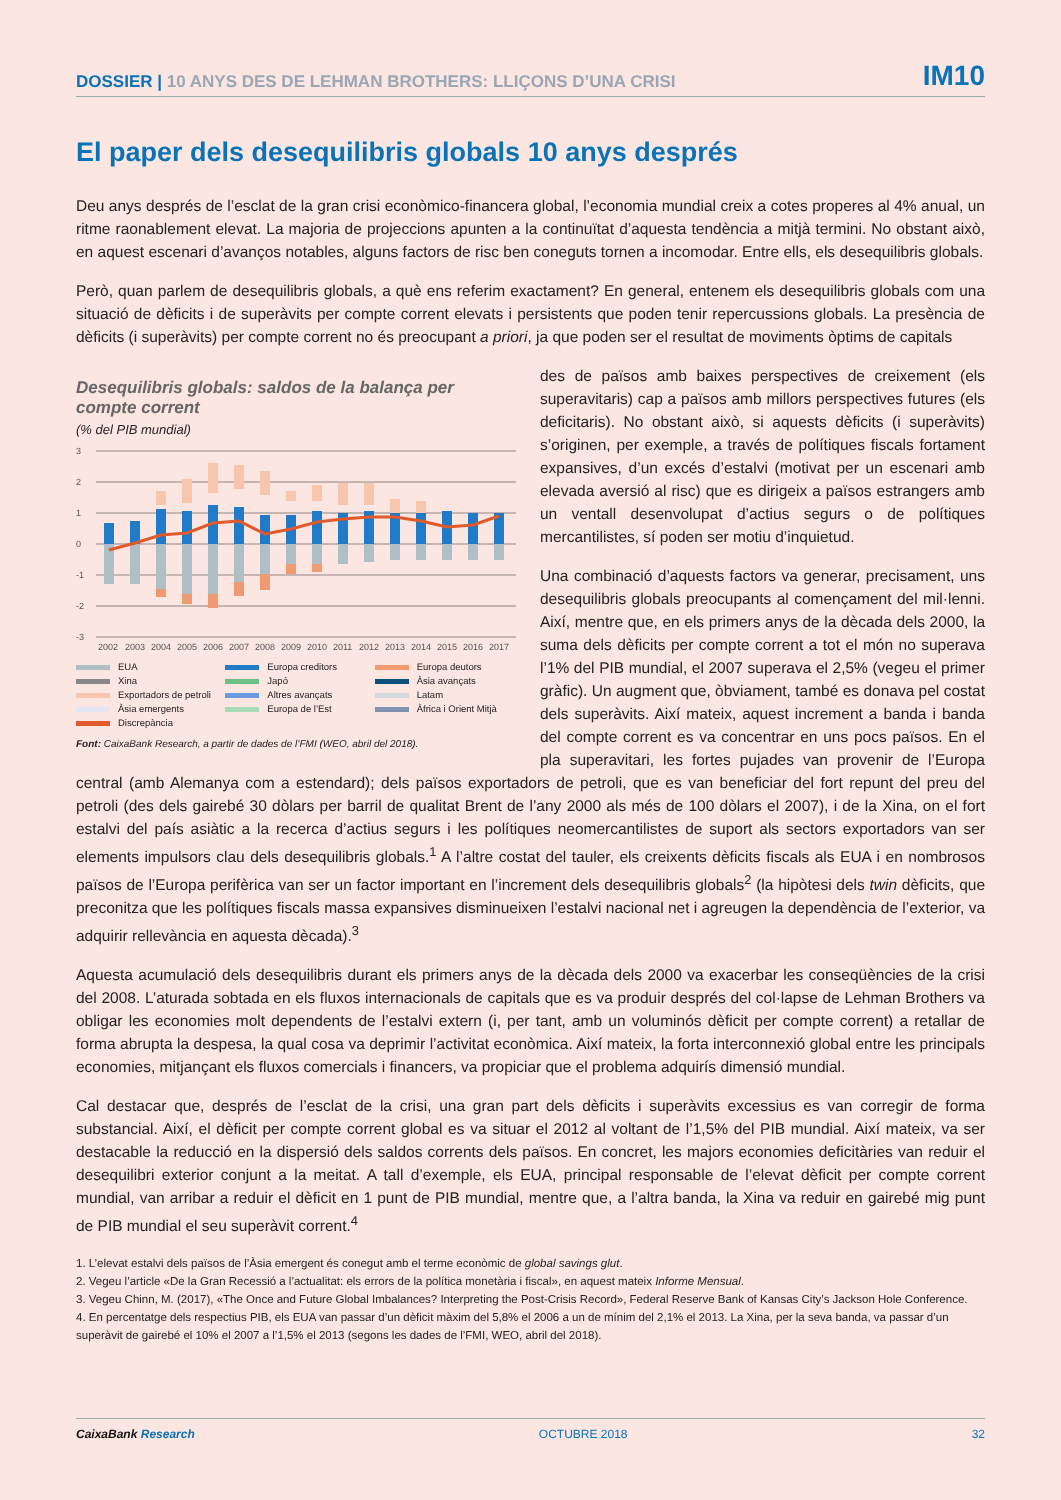DOSSIER | 10 ANYS DES DE LEHMAN BROTHERS: LLIÇONS D’UNA CRISI
IM10
El paper dels desequilibris globals 10 anys després
Deu anys després de l’esclat de la gran crisi econòmico-financera global, l’economia mundial creix a cotes properes al 4% anual, un ritme raonablement elevat. La majoria de projeccions apunten a la continuïtat d’aquesta tendència a mitjà termini. No obstant això, en aquest escenari d’avanços notables, alguns factors de risc ben coneguts tornen a incomodar. Entre ells, els desequilibris globals.
Però, quan parlem de desequilibris globals, a què ens referim exactament? En general, entenem els desequilibris globals com una situació de dèficits i de superàvits per compte corrent elevats i persistents que poden tenir repercussions globals. La presència de dèficits (i superàvits) per compte corrent no és preocupant a priori, ja que poden ser el resultat de moviments òptims de capitals
Desequilibris globals: saldos de la balança per compte corrent
(% del PIB mundial)
3
2
1
0
-1
-2
-3
2002
2003
2004
2005
2006
2007
2008
2009
2010
2011
2012
2013
2014
2015
2016
2017
EUA
Europa creditors
Europa deutors
Xina
Japó
Àsia avançats
Exportadors de petroli
Altres avançats
Latam
Àsia emergents
Europa de l’Est
Àfrica i Orient Mitjà
Discrepància
Font: CaixaBank Research, a partir de dades de l’FMI (WEO, abril del 2018).
des de països amb baixes perspectives de creixement (els superavitaris) cap a països amb millors perspectives futures (els deficitaris). No obstant això, si aquests dèficits (i superàvits) s’originen, per exemple, a través de polítiques fiscals fortament expansives, d’un excés d’estalvi (motivat per un escenari amb elevada aversió al risc) que es dirigeix a països estrangers amb un ventall desenvolupat d’actius segurs o de polítiques mercantilistes, sí poden ser motiu d’inquietud.
Una combinació d’aquests factors va generar, precisament, uns desequilibris globals preocupants al començament del mil·lenni. Així, mentre que, en els primers anys de la dècada dels 2000, la suma dels dèficits per compte corrent a tot el món no superava l’1% del PIB mundial, el 2007 superava el 2,5% (vegeu el primer gràfic). Un augment que, òbviament, també es donava pel costat dels superàvits. Així mateix, aquest increment a banda i banda del compte corrent es va concentrar en uns pocs països. En el pla superavitari, les fortes pujades van provenir de l’Europa central (amb Alemanya com a estendard); dels països exportadors de petroli, que es van beneficiar del fort repunt del preu del petroli (des dels gairebé 30 dòlars per barril de qualitat Brent de l’any 2000 als més de 100 dòlars el 2007), i de la Xina, on el fort estalvi del país asiàtic a la recerca d’actius segurs i les polítiques neomercantilistes de suport als sectors exportadors van ser elements impulsors clau dels desequilibris globals.<sup>1</sup> A l’altre costat del tauler, els creixents dèficits fiscals als EUA i en nombrosos països de l’Europa perifèrica van ser un factor important en l’increment dels desequilibris globals<sup>2</sup> (la hipòtesi dels twin dèficits, que preconitza que les polítiques fiscals massa expansives disminueixen l’estalvi nacional net i agreugen la dependència de l’exterior, va adquirir rellevància en aquesta dècada).<sup>3</sup>
Aquesta acumulació dels desequilibris durant els primers anys de la dècada dels 2000 va exacerbar les conseqüències de la crisi del 2008. L’aturada sobtada en els fluxos internacionals de capitals que es va produir després del col·lapse de Lehman Brothers va obligar les economies molt dependents de l’estalvi extern (i, per tant, amb un voluminós dèficit per compte corrent) a retallar de forma abrupta la despesa, la qual cosa va deprimir l’activitat econòmica. Així mateix, la forta interconnexió global entre les principals economies, mitjançant els fluxos comercials i financers, va propiciar que el problema adquirís dimensió mundial.
Cal destacar que, després de l’esclat de la crisi, una gran part dels dèficits i superàvits excessius es van corregir de forma substancial. Així, el dèficit per compte corrent global es va situar el 2012 al voltant de l’1,5% del PIB mundial. Així mateix, va ser destacable la reducció en la dispersió dels saldos corrents dels països. En concret, les majors economies deficitàries van reduir el desequilibri exterior conjunt a la meitat. A tall d’exemple, els EUA, principal responsable de l’elevat dèficit per compte corrent mundial, van arribar a reduir el dèficit en 1 punt de PIB mundial, mentre que, a l’altra banda, la Xina va reduir en gairebé mig punt de PIB mundial el seu superàvit corrent.<sup>4</sup>
1. L’elevat estalvi dels països de l’Àsia emergent és conegut amb el terme econòmic de global savings glut.
2. Vegeu l’article «De la Gran Recessió a l’actualitat: els errors de la política monetària i fiscal», en aquest mateix Informe Mensual.
3. Vegeu Chinn, M. (2017), «The Once and Future Global Imbalances? Interpreting the Post-Crisis Record», Federal Reserve Bank of Kansas City’s Jackson Hole Conference.
4. En percentatge dels respectius PIB, els EUA van passar d’un dèficit màxim del 5,8% el 2006 a un de mínim del 2,1% el 2013. La Xina, per la seva banda, va passar d’un superàvit de gairebé el 10% el 2007 a l’1,5% el 2013 (segons les dades de l’FMI, WEO, abril del 2018).
CaixaBank Research OCTUBRE 2018 32